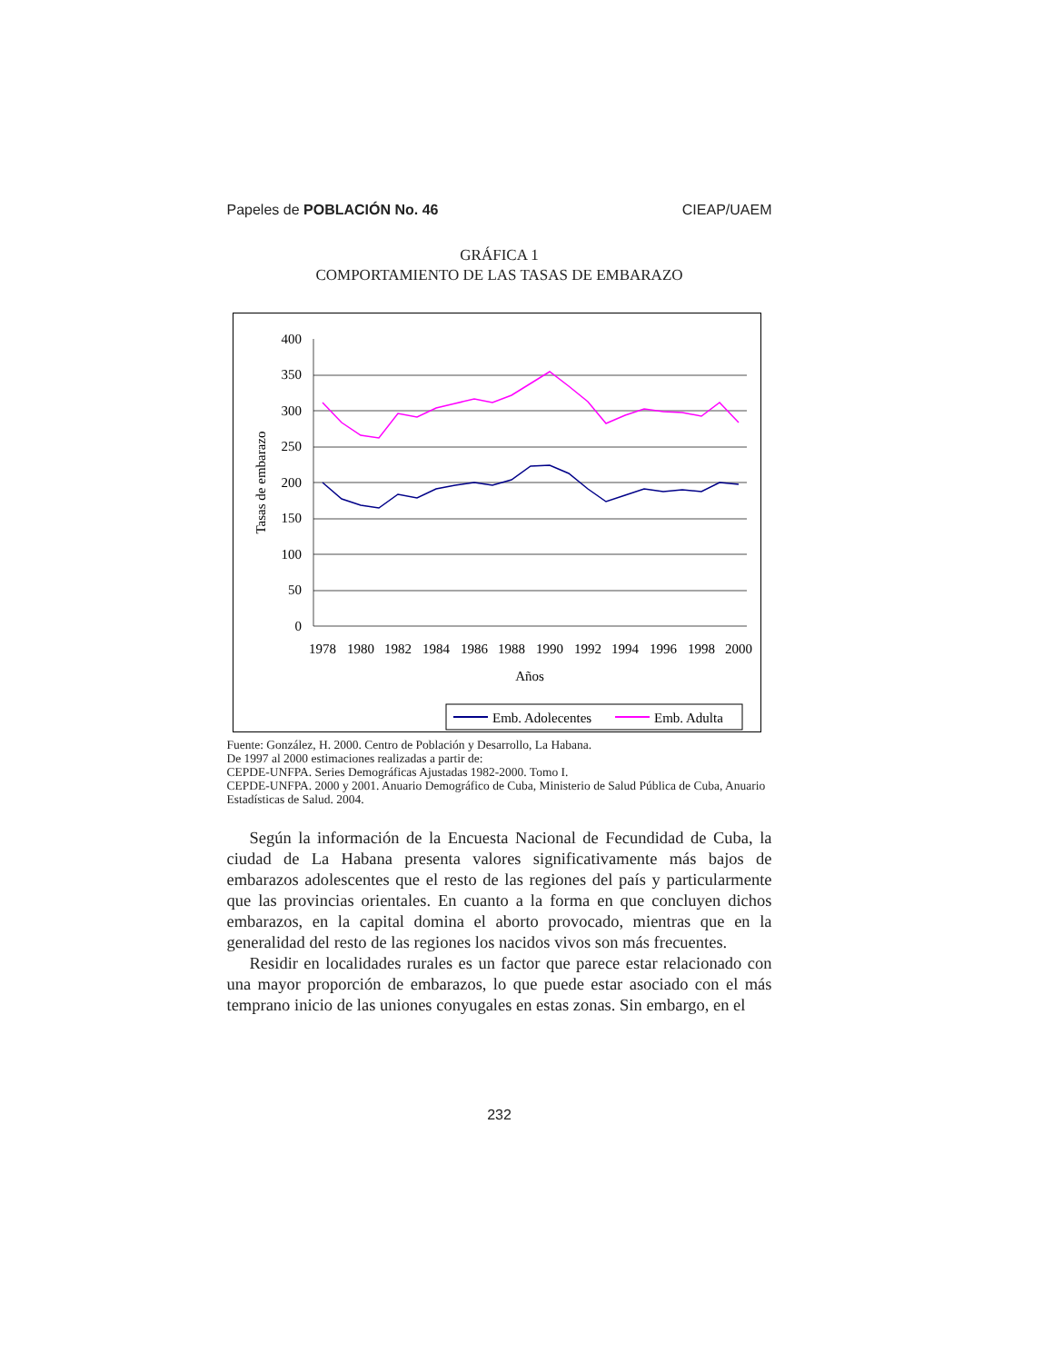Papeles de POBLACIÓN No. 46 CIEAP/UAEM
GRÁFICA 1
COMPORTAMIENTO DE LAS TASAS DE EMBARAZO
400
350
300
250
200
150
100
50
0
1978
1980
1982
1984
1986
1988
1990
1992
1994
1996
1998
2000
Años
Tasas de embarazo
Emb. Adolecentes
Emb. Adulta
Fuente: González, H. 2000. Centro de Población y Desarrollo, La Habana.
De 1997 al 2000 estimaciones realizadas a partir de:
CEPDE-UNFPA. Series Demográficas Ajustadas 1982-2000. Tomo I.
CEPDE-UNFPA. 2000 y 2001. Anuario Demográfico de Cuba, Ministerio de Salud Pública de Cuba, Anuario Estadísticas de Salud. 2004.
Según la información de la Encuesta Nacional de Fecundidad de Cuba, la ciudad de La Habana presenta valores significativamente más bajos de embarazos adolescentes que el resto de las regiones del país y particularmente que las provincias orientales. En cuanto a la forma en que concluyen dichos embarazos, en la capital domina el aborto provocado, mientras que en la generalidad del resto de las regiones los nacidos vivos son más frecuentes.
Residir en localidades rurales es un factor que parece estar relacionado con una mayor proporción de embarazos, lo que puede estar asociado con el más temprano inicio de las uniones conyugales en estas zonas. Sin embargo, en el
232